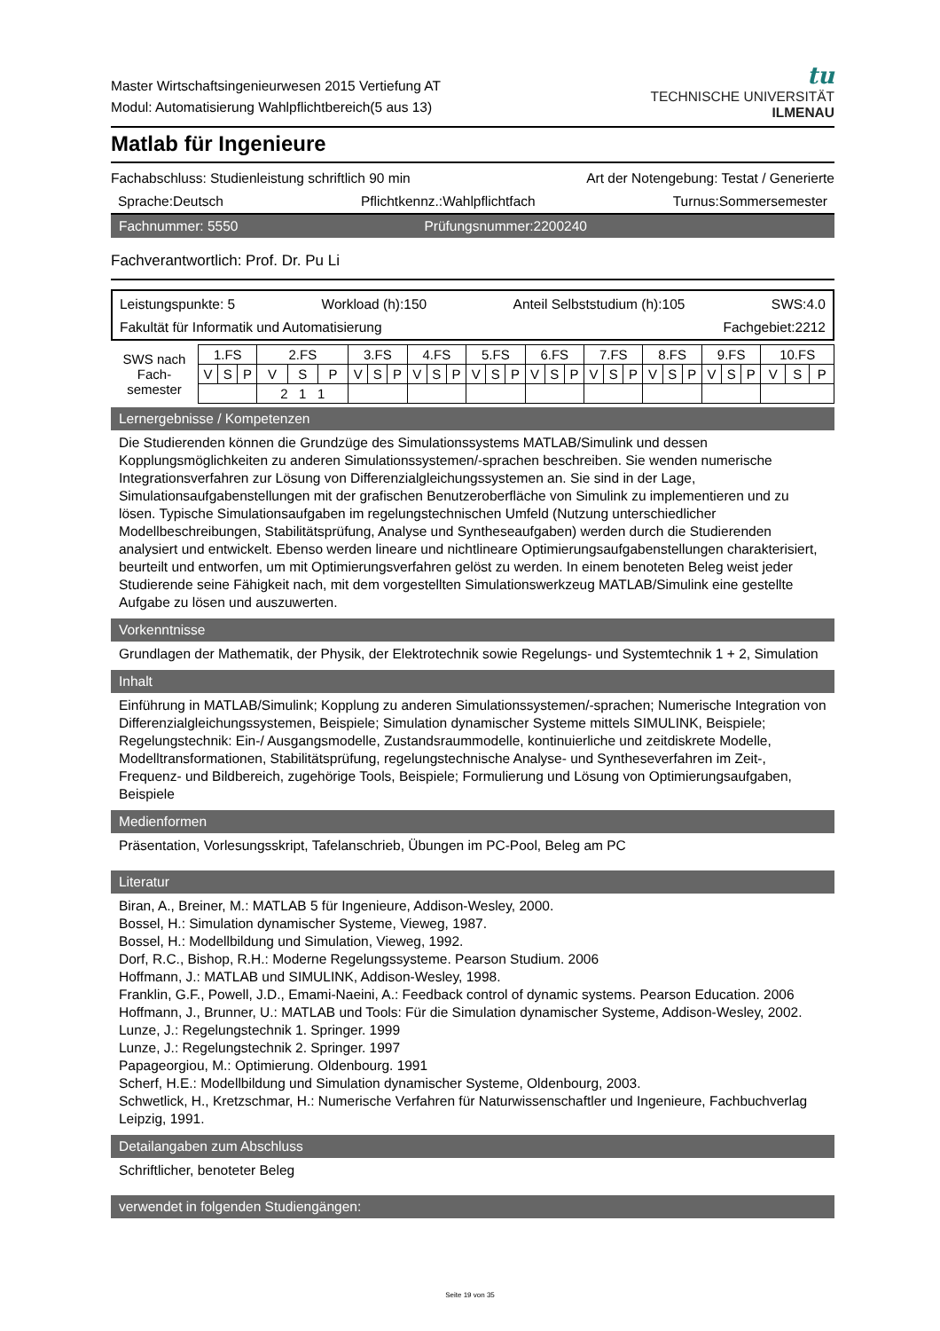Master Wirtschaftsingenieurwesen 2015 Vertiefung AT
Modul: Automatisierung Wahlpflichtbereich(5 aus 13)
tu
TECHNISCHE UNIVERSITÄT
ILMENAU
Matlab für Ingenieure
Fachabschluss: Studienleistung schriftlich 90 min Art der Notengebung: Testat / Generierte
Sprache:Deutsch Pflichtkennz.:Wahlpflichtfach Turnus:Sommersemester
Fachnummer: 5550 Prüfungsnummer:2200240
Fachverantwortlich: Prof. Dr. Pu Li
Leistungspunkte: 5 Workload (h):150 Anteil Selbststudium (h):105 SWS:4.0
Fakultät für Informatik und Automatisierung Fachgebiet:2212
| SWS nach Fach-semester | 1.FS | | | 2.FS | | | 3.FS | | | 4.FS | | | 5.FS | | | 6.FS | | | 7.FS | | | 8.FS | | | 9.FS | | | 10.FS | | |
| | V | S | P | V | S | P | V | S | P | V | S | P | V | S | P | V | S | P | V | S | P | V | S | P | V | S | P | V | S | P |
| | | | | 2 1 1 | | | | | | | | | | | | | | | | | | | | | | | | | | |
Lernergebnisse / Kompetenzen
Die Studierenden können die Grundzüge des Simulationssystems MATLAB/Simulink und dessen Kopplungsmöglichkeiten zu anderen Simulationssystemen/-sprachen beschreiben. Sie wenden numerische Integrationsverfahren zur Lösung von Differenzialgleichungssystemen an. Sie sind in der Lage, Simulationsaufgabenstellungen mit der grafischen Benutzeroberfläche von Simulink zu implementieren und zu lösen. Typische Simulationsaufgaben im regelungstechnischen Umfeld (Nutzung unterschiedlicher Modellbeschreibungen, Stabilitätsprüfung, Analyse und Syntheseaufgaben) werden durch die Studierenden analysiert und entwickelt. Ebenso werden lineare und nichtlineare Optimierungsaufgabenstellungen charakterisiert, beurteilt und entworfen, um mit Optimierungsverfahren gelöst zu werden. In einem benoteten Beleg weist jeder Studierende seine Fähigkeit nach, mit dem vorgestellten Simulationswerkzeug MATLAB/Simulink eine gestellte Aufgabe zu lösen und auszuwerten.
Vorkenntnisse
Grundlagen der Mathematik, der Physik, der Elektrotechnik sowie Regelungs- und Systemtechnik 1 + 2, Simulation
Inhalt
Einführung in MATLAB/Simulink; Kopplung zu anderen Simulationssystemen/-sprachen; Numerische Integration von Differenzialgleichungssystemen, Beispiele; Simulation dynamischer Systeme mittels SIMULINK, Beispiele; Regelungstechnik: Ein-/ Ausgangsmodelle, Zustandsraummodelle, kontinuierliche und zeitdiskrete Modelle, Modelltransformationen, Stabilitätsprüfung, regelungstechnische Analyse- und Syntheseverfahren im Zeit-, Frequenz- und Bildbereich, zugehörige Tools, Beispiele; Formulierung und Lösung von Optimierungsaufgaben, Beispiele
Medienformen
Präsentation, Vorlesungsskript, Tafelanschrieb, Übungen im PC-Pool, Beleg am PC
Literatur
Biran, A., Breiner, M.: MATLAB 5 für Ingenieure, Addison-Wesley, 2000.
Bossel, H.: Simulation dynamischer Systeme, Vieweg, 1987.
Bossel, H.: Modellbildung und Simulation, Vieweg, 1992.
Dorf, R.C., Bishop, R.H.: Moderne Regelungssysteme. Pearson Studium. 2006
Hoffmann, J.: MATLAB und SIMULINK, Addison-Wesley, 1998.
Franklin, G.F., Powell, J.D., Emami-Naeini, A.: Feedback control of dynamic systems. Pearson Education. 2006
Hoffmann, J., Brunner, U.: MATLAB und Tools: Für die Simulation dynamischer Systeme, Addison-Wesley, 2002.
Lunze, J.: Regelungstechnik 1. Springer. 1999
Lunze, J.: Regelungstechnik 2. Springer. 1997
Papageorgiou, M.: Optimierung. Oldenbourg. 1991
Scherf, H.E.: Modellbildung und Simulation dynamischer Systeme, Oldenbourg, 2003.
Schwetlick, H., Kretzschmar, H.: Numerische Verfahren für Naturwissenschaftler und Ingenieure, Fachbuchverlag Leipzig, 1991.
Detailangaben zum Abschluss
Schriftlicher, benoteter Beleg
verwendet in folgenden Studiengängen:
Seite 19 von 35